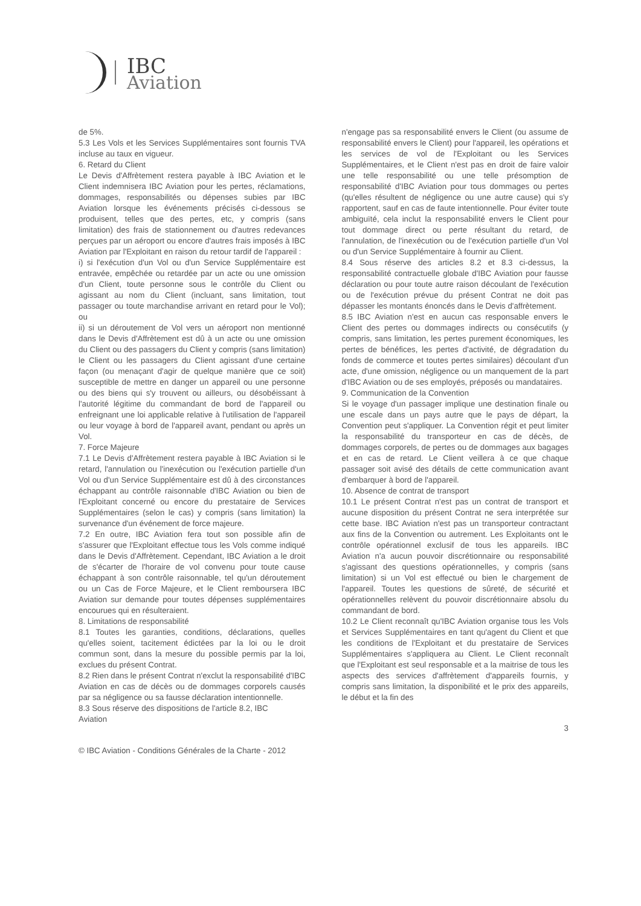IBC
Aviation
de 5%.
5.3 Les Vols et les Services Supplémentaires sont fournis TVA incluse au taux en vigueur.
6. Retard du Client
Le Devis d'Affrètement restera payable à IBC Aviation et le Client indemnisera IBC Aviation pour les pertes, réclamations, dommages, responsabilités ou dépenses subies par IBC Aviation lorsque les événements précisés ci-dessous se produisent, telles que des pertes, etc, y compris (sans limitation) des frais de stationnement ou d'autres redevances perçues par un aéroport ou encore d'autres frais imposés à IBC Aviation par l'Exploitant en raison du retour tardif de l'appareil :
i) si l'exécution d'un Vol ou d'un Service Supplémentaire est entravée, empêchée ou retardée par un acte ou une omission d'un Client, toute personne sous le contrôle du Client ou agissant au nom du Client (incluant, sans limitation, tout passager ou toute marchandise arrivant en retard pour le Vol); ou
ii) si un déroutement de Vol vers un aéroport non mentionné dans le Devis d'Affrètement est dû à un acte ou une omission du Client ou des passagers du Client y compris (sans limitation) le Client ou les passagers du Client agissant d'une certaine façon (ou menaçant d'agir de quelque manière que ce soit) susceptible de mettre en danger un appareil ou une personne ou des biens qui s'y trouvent ou ailleurs, ou désobéissant à l'autorité légitime du commandant de bord de l'appareil ou enfreignant une loi applicable relative à l'utilisation de l'appareil ou leur voyage à bord de l'appareil avant, pendant ou après un Vol.
7. Force Majeure
7.1 Le Devis d'Affrètement restera payable à IBC Aviation si le retard, l'annulation ou l'inexécution ou l'exécution partielle d'un Vol ou d'un Service Supplémentaire est dû à des circonstances échappant au contrôle raisonnable d'IBC Aviation ou bien de l'Exploitant concerné ou encore du prestataire de Services Supplémentaires (selon le cas) y compris (sans limitation) la survenance d'un événement de force majeure.
7.2 En outre, IBC Aviation fera tout son possible afin de s'assurer que l'Exploitant effectue tous les Vols comme indiqué dans le Devis d'Affrètement. Cependant, IBC Aviation a le droit de s'écarter de l'horaire de vol convenu pour toute cause échappant à son contrôle raisonnable, tel qu'un déroutement ou un Cas de Force Majeure, et le Client remboursera IBC Aviation sur demande pour toutes dépenses supplémentaires encourues qui en résulteraient.
8. Limitations de responsabilité
8.1 Toutes les garanties, conditions, déclarations, quelles qu'elles soient, tacitement édictées par la loi ou le droit commun sont, dans la mesure du possible permis par la loi, exclues du présent Contrat.
8.2 Rien dans le présent Contrat n'exclut la responsabilité d'IBC Aviation en cas de décès ou de dommages corporels causés par sa négligence ou sa fausse déclaration intentionnelle.
8.3 Sous réserve des dispositions de l'article 8.2, IBC
Aviation
n'engage pas sa responsabilité envers le Client (ou assume de responsabilité envers le Client) pour l'appareil, les opérations et les services de vol de l'Exploitant ou les Services Supplémentaires, et le Client n'est pas en droit de faire valoir une telle responsabilité ou une telle présomption de responsabilité d'IBC Aviation pour tous dommages ou pertes (qu'elles résultent de négligence ou une autre cause) qui s'y rapportent, sauf en cas de faute intentionnelle. Pour éviter toute ambiguïté, cela inclut la responsabilité envers le Client pour tout dommage direct ou perte résultant du retard, de l'annulation, de l'inexécution ou de l'exécution partielle d'un Vol ou d'un Service Supplémentaire à fournir au Client.
8.4 Sous réserve des articles 8.2 et 8.3 ci-dessus, la responsabilité contractuelle globale d'IBC Aviation pour fausse déclaration ou pour toute autre raison découlant de l'exécution ou de l'exécution prévue du présent Contrat ne doit pas dépasser les montants énoncés dans le Devis d'affrètement.
8.5 IBC Aviation n'est en aucun cas responsable envers le Client des pertes ou dommages indirects ou consécutifs (y compris, sans limitation, les pertes purement économiques, les pertes de bénéfices, les pertes d'activité, de dégradation du fonds de commerce et toutes pertes similaires) découlant d'un acte, d'une omission, négligence ou un manquement de la part d'IBC Aviation ou de ses employés, préposés ou mandataires.
9. Communication de la Convention
Si le voyage d'un passager implique une destination finale ou une escale dans un pays autre que le pays de départ, la Convention peut s'appliquer. La Convention régit et peut limiter la responsabilité du transporteur en cas de décès, de dommages corporels, de pertes ou de dommages aux bagages et en cas de retard. Le Client veillera à ce que chaque passager soit avisé des détails de cette communication avant d'embarquer à bord de l'appareil.
10. Absence de contrat de transport
10.1 Le présent Contrat n'est pas un contrat de transport et aucune disposition du présent Contrat ne sera interprétée sur cette base. IBC Aviation n'est pas un transporteur contractant aux fins de la Convention ou autrement. Les Exploitants ont le contrôle opérationnel exclusif de tous les appareils. IBC Aviation n'a aucun pouvoir discrétionnaire ou responsabilité s'agissant des questions opérationnelles, y compris (sans limitation) si un Vol est effectué ou bien le chargement de l'appareil. Toutes les questions de sûreté, de sécurité et opérationnelles relèvent du pouvoir discrétionnaire absolu du commandant de bord.
10.2 Le Client reconnaît qu'IBC Aviation organise tous les Vols et Services Supplémentaires en tant qu'agent du Client et que les conditions de l'Exploitant et du prestataire de Services Supplémentaires s'appliquera au Client. Le Client reconnaît que l'Exploitant est seul responsable et a la maitrise de tous les aspects des services d'affrètement d'appareils fournis, y compris sans limitation, la disponibilité et le prix des appareils, le début et la fin des
3
© IBC Aviation - Conditions Générales de la Charte - 2012